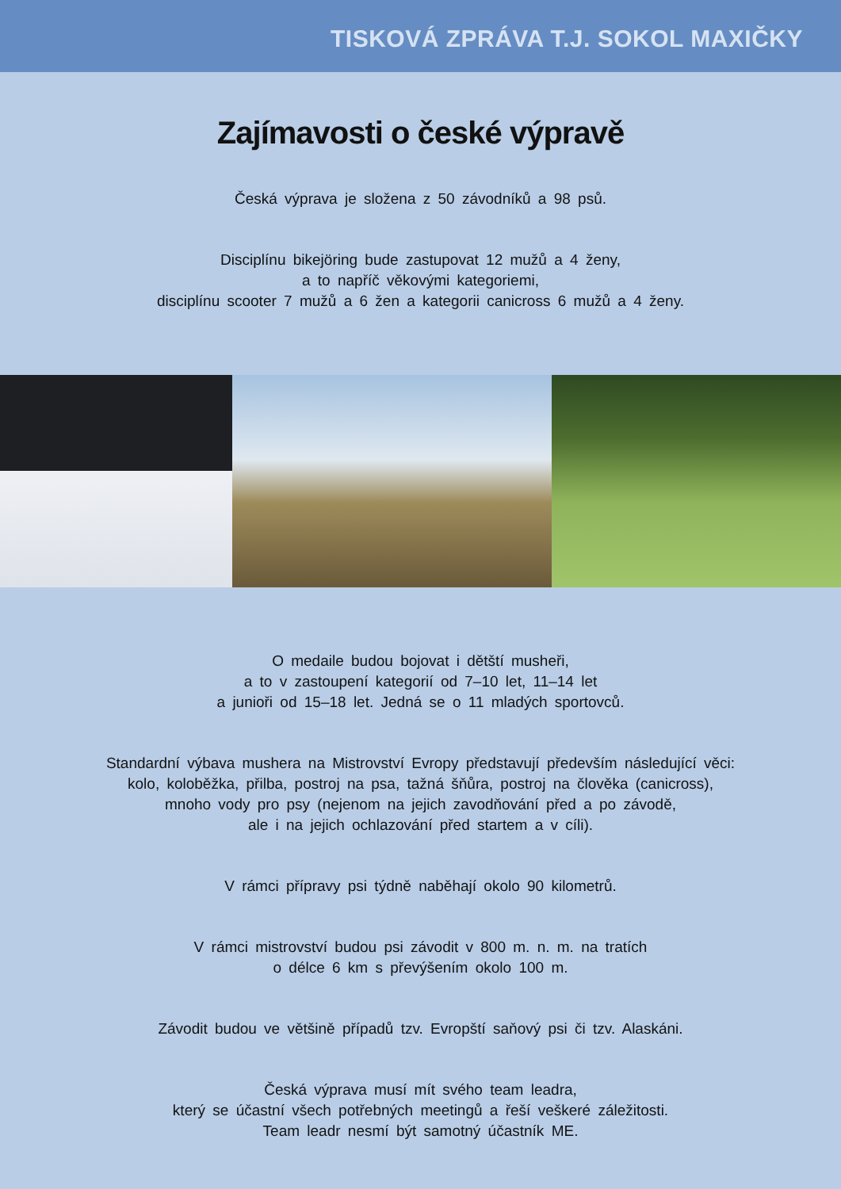TISKOVÁ ZPRÁVA T.J. SOKOL MAXIČKY
Zajímavosti o české výpravě
Česká výprava je složena z 50 závodníků a 98 psů.
Disciplínu bikejöring bude zastupovat 12 mužů a 4 ženy,
a to napříč věkovými kategoriemi,
disciplínu scooter 7 mužů a 6 žen a kategorii canicross 6 mužů a 4 ženy.
O medaile budou bojovat i dětští musheři,
a to v zastoupení kategorií od 7–10 let, 11–14 let
a junioři od 15–18 let. Jedná se o 11 mladých sportovců.
Standardní výbava mushera na Mistrovství Evropy představují především následující věci:
kolo, koloběžka, přilba, postroj na psa, tažná šňůra, postroj na člověka (canicross),
mnoho vody pro psy (nejenom na jejich zavodňování před a po závodě,
ale i na jejich ochlazování před startem a v cíli).
V rámci přípravy psi týdně naběhají okolo 90 kilometrů.
V rámci mistrovství budou psi závodit v 800 m. n. m. na tratích
o délce 6 km s převýšením okolo 100 m.
Závodit budou ve většině případů tzv. Evropští saňový psi či tzv. Alaskáni.
Česká výprava musí mít svého team leadra,
který se účastní všech potřebných meetingů a řeší veškeré záležitosti.
Team leadr nesmí být samotný účastník ME.